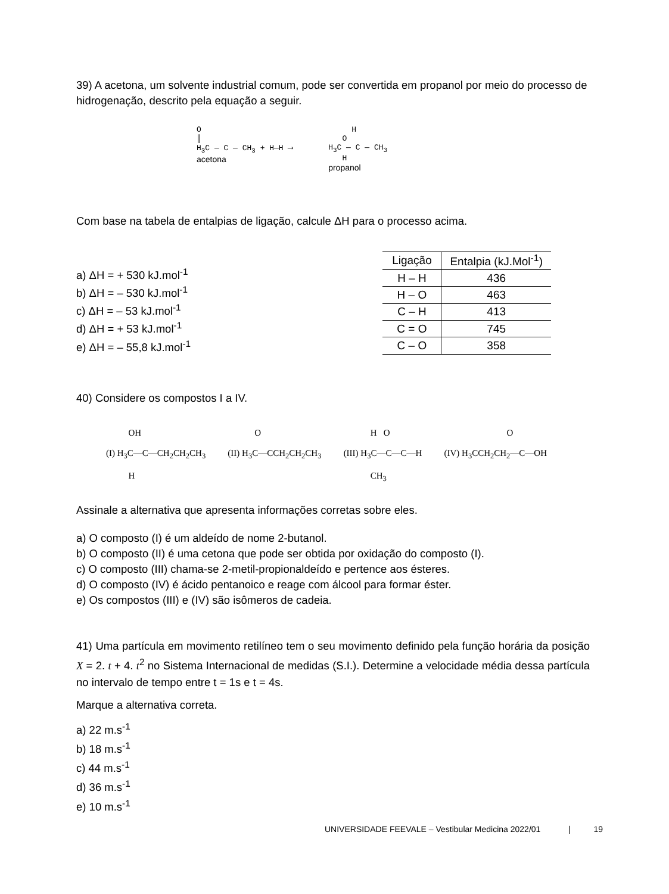39) A acetona, um solvente industrial comum, pode ser convertida em propanol por meio do processo de hidrogenação, descrito pela equação a seguir.
O
║
H<sub>3</sub>C — C — CH<sub>3</sub> + H—H ⟶
acetona
H
O
H<sub>3</sub>C — C — CH<sub>3</sub>
H
propanol
Com base na tabela de entalpias de ligação, calcule ΔH para o processo acima.
a) ΔH = + 530 kJ.mol<sup>-1</sup>
b) ΔH = – 530 kJ.mol<sup>-1</sup>
c) ΔH = – 53 kJ.mol<sup>-1</sup>
d) ΔH = + 53 kJ.mol<sup>-1</sup>
e) ΔH = – 55,8 kJ.mol<sup>-1</sup>
| Ligação | Entalpia (kJ.Mol<sup>-1</sup>) |
| --- | --- |
| H – H | 436 |
| H – O | 463 |
| C – H | 413 |
| C = O | 745 |
| C – O | 358 |
40) Considere os compostos I a IV.
OH
(I) H<sub>3</sub>C—C—CH<sub>2</sub>CH<sub>2</sub>CH<sub>3</sub>
H
O
(II) H<sub>3</sub>C—CCH<sub>2</sub>CH<sub>2</sub>CH<sub>3</sub>
H O
(III) H<sub>3</sub>C—C—C—H
CH<sub>3</sub>
O
(IV) H<sub>3</sub>CCH<sub>2</sub>CH<sub>2</sub>—C—OH
Assinale a alternativa que apresenta informações corretas sobre eles.
a) O composto (I) é um aldeído de nome 2-butanol.
b) O composto (II) é uma cetona que pode ser obtida por oxidação do composto (I).
c) O composto (III) chama-se 2-metil-propionaldeído e pertence aos ésteres.
d) O composto (IV) é ácido pentanoico e reage com álcool para formar éster.
e) Os compostos (III) e (IV) são isômeros de cadeia.
41) Uma partícula em movimento retilíneo tem o seu movimento definido pela função horária da posição X = 2. t + 4. t<sup>2</sup> no Sistema Internacional de medidas (S.I.). Determine a velocidade média dessa partícula no intervalo de tempo entre t = 1s e t = 4s.
Marque a alternativa correta.
a) 22 m.s<sup>-1</sup>
b) 18 m.s<sup>-1</sup>
c) 44 m.s<sup>-1</sup>
d) 36 m.s<sup>-1</sup>
e) 10 m.s<sup>-1</sup>
UNIVERSIDADE FEEVALE – Vestibular Medicina 2022/01 | 19